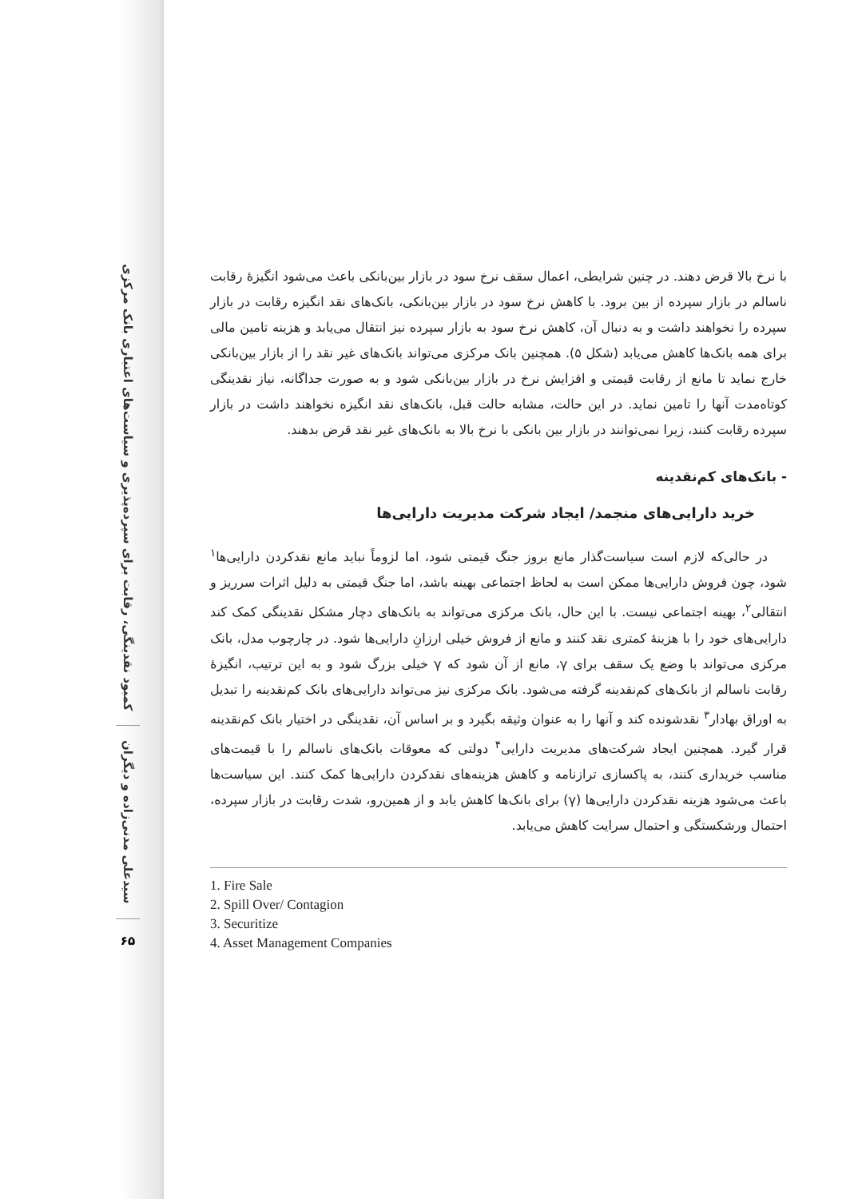کمبود نقدینگی، رقابت برای سپرده‌پذیری و سیاست‌های اعتباری بانک مرکزی
سیدعلی مدنی‌زاده و دیگران
۶۵
با نرخ بالا قرض دهند. در چنین شرایطی، اعمال سقف نرخ سود در بازار بین‌بانکی باعث می‌شود انگیزهٔ رقابت ناسالم در بازار سپرده از بین برود. با کاهش نرخ سود در بازار بین‌بانکی، بانک‌های نقد انگیزه رقابت در بازار سپرده را نخواهند داشت و به دنبال آن، کاهش نرخ سود به بازار سپرده نیز انتقال می‌یابد و هزینه تامین مالی برای همه بانک‌ها کاهش می‌یابد (شکل ۵). همچنین بانک مرکزی می‌تواند بانک‌های غیر نقد را از بازار بین‌بانکی خارج نماید تا مانع از رقابت قیمتی و افزایش نرخ در بازار بین‌بانکی شود و به صورت جداگانه، نیاز نقدینگی کوتاه‌مدت آنها را تامین نماید. در این حالت، مشابه حالت قبل، بانک‌های نقد انگیزه نخواهند داشت در بازار سپرده رقابت کنند، زیرا نمی‌توانند در بازار بین بانکی با نرخ بالا به بانک‌های غیر نقد قرض بدهند.
- بانک‌های کم‌نقدینه
خرید دارایی‌های منجمد/ ایجاد شرکت مدیریت دارایی‌ها
در حالی‌که لازم است سیاست‌گذار مانع بروز جنگ قیمتی شود، اما لزوماً نباید مانع نقدکردن دارایی‌ها<sup>۱</sup> شود، چون فروش دارایی‌ها ممکن است به لحاظ اجتماعی بهینه باشد، اما جنگ قیمتی به دلیل اثرات سرریز و انتقالی<sup>۲</sup>، بهینه اجتماعی نیست. با این حال، بانک مرکزی می‌تواند به بانک‌های دچار مشکل نقدینگی کمک کند دارایی‌های خود را با هزینهٔ کمتری نقد کنند و مانع از فروش خیلی ارزانِ دارایی‌ها شود. در چارچوب مدل، بانک مرکزی می‌تواند با وضع یک سقف برای γ، مانع از آن شود که γ خیلی بزرگ شود و به این ترتیب، انگیزهٔ رقابت ناسالم از بانک‌های کم‌نقدینه گرفته می‌شود. بانک مرکزی نیز می‌تواند دارایی‌های بانک کم‌نقدینه را تبدیل به اوراق بهادار<sup>۳</sup> نقدشونده کند و آنها را به عنوان وثیقه بگیرد و بر اساس آن، نقدینگی در اختیار بانک کم‌نقدینه قرار گیرد. همچنین ایجاد شرکت‌های مدیریت دارایی<sup>۴</sup> دولتی که معوقات بانک‌های ناسالم را با قیمت‌های مناسب خریداری کنند، به پاکسازی ترازنامه و کاهش هزینه‌های نقدکردن دارایی‌ها کمک کنند. این سیاست‌ها باعث می‌شود هزینه نقدکردن دارایی‌ها (γ) برای بانک‌ها کاهش یابد و از همین‌رو، شدت رقابت در بازار سپرده، احتمال ورشکستگی و احتمال سرایت کاهش می‌یابد.
1. Fire Sale
2. Spill Over/ Contagion
3. Securitize
4. Asset Management Companies